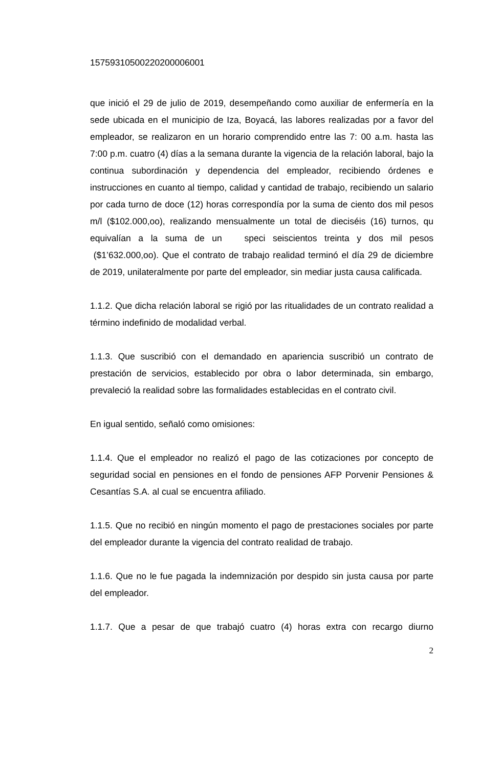15759310500220200006001
que inició el 29 de julio de 2019, desempeñando como auxiliar de enfermería en la sede ubicada en el municipio de Iza, Boyacá, las labores realizadas por a favor del empleador, se realizaron en un horario comprendido entre las 7: 00 a.m. hasta las 7:00 p.m. cuatro (4) días a la semana durante la vigencia de la relación laboral, bajo la continua subordinación y dependencia del empleador, recibiendo órdenes e instrucciones en cuanto al tiempo, calidad y cantidad de trabajo, recibiendo un salario por cada turno de doce (12) horas correspondía por la suma de ciento dos mil pesos m/l ($102.000,oo), realizando mensualmente un total de dieciséis (16) turnos, qu equivalían a la suma de un speci seiscientos treinta y dos mil pesos ($1’632.000,oo). Que el contrato de trabajo realidad terminó el día 29 de diciembre de 2019, unilateralmente por parte del empleador, sin mediar justa causa calificada.
1.1.2. Que dicha relación laboral se rigió por las ritualidades de un contrato realidad a término indefinido de modalidad verbal.
1.1.3. Que suscribió con el demandado en apariencia suscribió un contrato de prestación de servicios, establecido por obra o labor determinada, sin embargo, prevaleció la realidad sobre las formalidades establecidas en el contrato civil.
En igual sentido, señaló como omisiones:
1.1.4. Que el empleador no realizó el pago de las cotizaciones por concepto de seguridad social en pensiones en el fondo de pensiones AFP Porvenir Pensiones & Cesantías S.A. al cual se encuentra afiliado.
1.1.5. Que no recibió en ningún momento el pago de prestaciones sociales por parte del empleador durante la vigencia del contrato realidad de trabajo.
1.1.6. Que no le fue pagada la indemnización por despido sin justa causa por parte del empleador.
1.1.7. Que a pesar de que trabajó cuatro (4) horas extra con recargo diurno
2